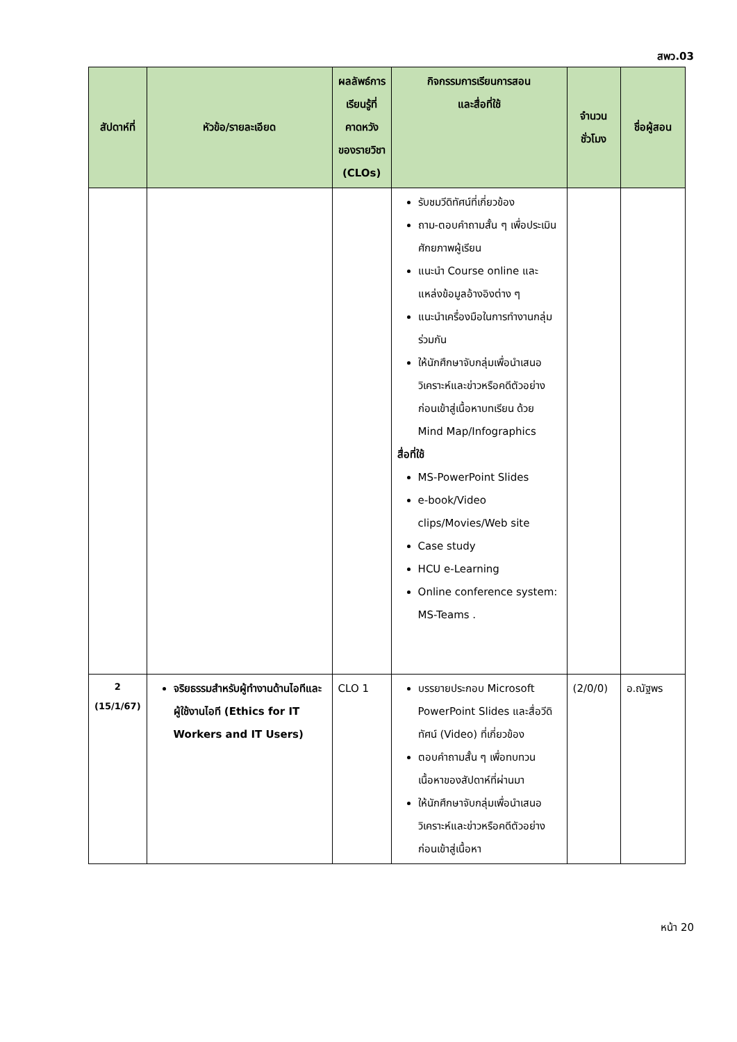สพว.03
| สัปดาห์ที่ | หัวข้อ/รายละเอียด | ผลลัพธ์การเรียนรู้ที่คาดหวังของรายวิชา (CLOs) | กิจกรรมการเรียนการสอน และสื่อที่ใช้ | จำนวนชั่วโมง | ชื่อผู้สอน |
| --- | --- | --- | --- | --- | --- |
| | | | รับชมวีดิทัศน์ที่เกี่ยวข้อง ถาม-ตอบคำถามสั้น ๆ เพื่อประเมินศักยภาพผู้เรียน แนะนำ Course online และแหล่งข้อมูลอ้างอิงต่าง ๆ แนะนำเครื่องมือในการทำงานกลุ่มร่วมกัน ให้นักศึกษาจับกลุ่มเพื่อนำเสนอวิเคราะห์และข่าวหรือคดีตัวอย่างก่อนเข้าสู่เนื้อหาบทเรียน ด้วย Mind Map/Infographics สื่อที่ใช้ MS-PowerPoint Slides e-book/Video clips/Movies/Web site Case study HCU e-Learning Online conference system: MS-Teams . | | |
| 2 (15/1/67) | จริยธรรมสำหรับผู้ทำงานด้านไอทีและผู้ใช้งานไอที (Ethics for IT Workers and IT Users) | CLO 1 | บรรยายประกอบ Microsoft PowerPoint Slides และสื่อวีดิทัศน์ (Video) ที่เกี่ยวข้อง ตอบคำถามสั้น ๆ เพื่อทบทวนเนื้อหาของสัปดาห์ที่ผ่านมา ให้นักศึกษาจับกลุ่มเพื่อนำเสนอวิเคราะห์และข่าวหรือคดีตัวอย่างก่อนเข้าสู่เนื้อหา | (2/0/0) | อ.ณัฐพร |
หน้า 20